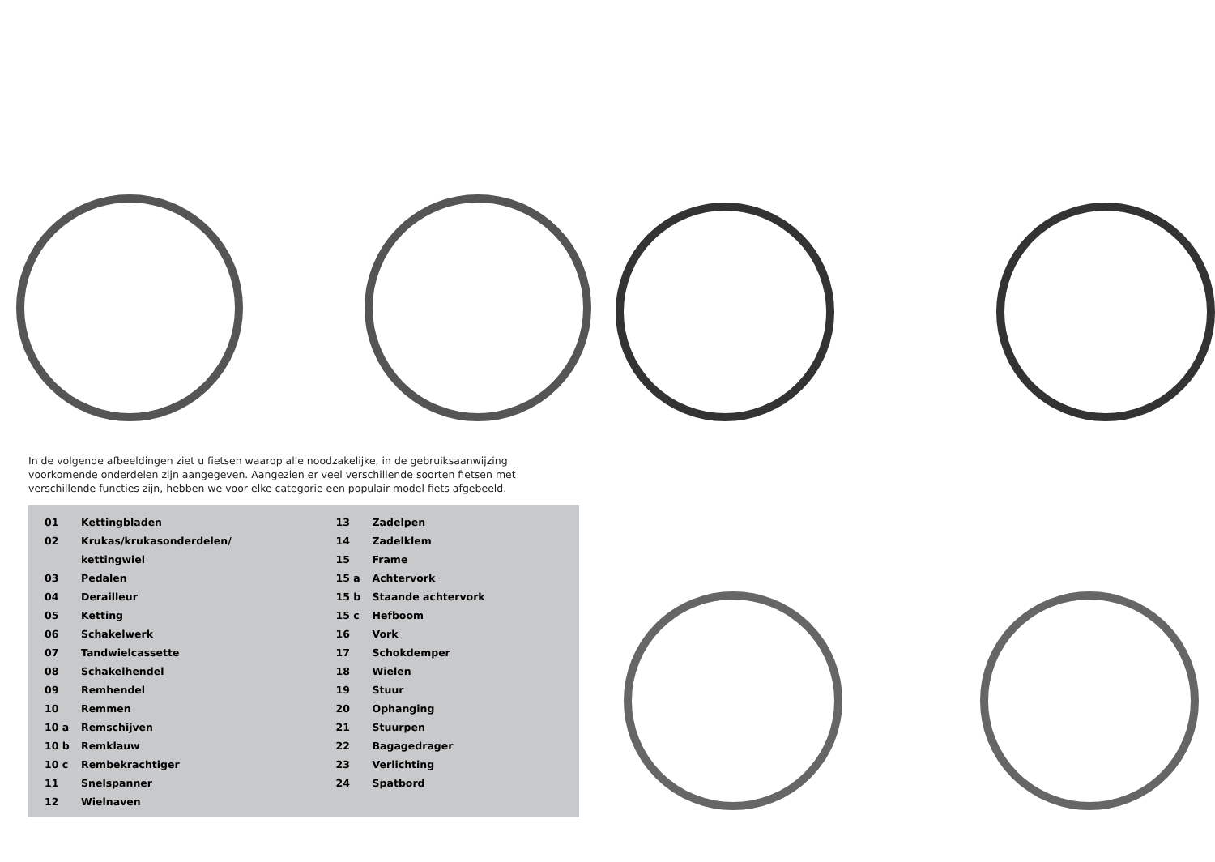In de volgende afbeeldingen ziet u fietsen waarop alle noodzakelijke, in de gebruiksaanwijzing voorkomende onderdelen zijn aangegeven. Aangezien er veel verschillende soorten fietsen met verschillende functies zijn, hebben we voor elke categorie een populair model fiets afgebeeld.
| 01 | Kettingbladen | 13 | Zadelpen |
| 02 | Krukas/krukasonderdelen/ | 14 | Zadelklem |
| | kettingwiel | 15 | Frame |
| 03 | Pedalen | 15 a | Achtervork |
| 04 | Derailleur | 15 b | Staande achtervork |
| 05 | Ketting | 15 c | Hefboom |
| 06 | Schakelwerk | 16 | Vork |
| 07 | Tandwielcassette | 17 | Schokdemper |
| 08 | Schakelhendel | 18 | Wielen |
| 09 | Remhendel | 19 | Stuur |
| 10 | Remmen | 20 | Ophanging |
| 10 a | Remschijven | 21 | Stuurpen |
| 10 b | Remklauw | 22 | Bagagedrager |
| 10 c | Rembekrachtiger | 23 | Verlichting |
| 11 | Snelspanner | 24 | Spatbord |
| 12 | Wielnaven | | |